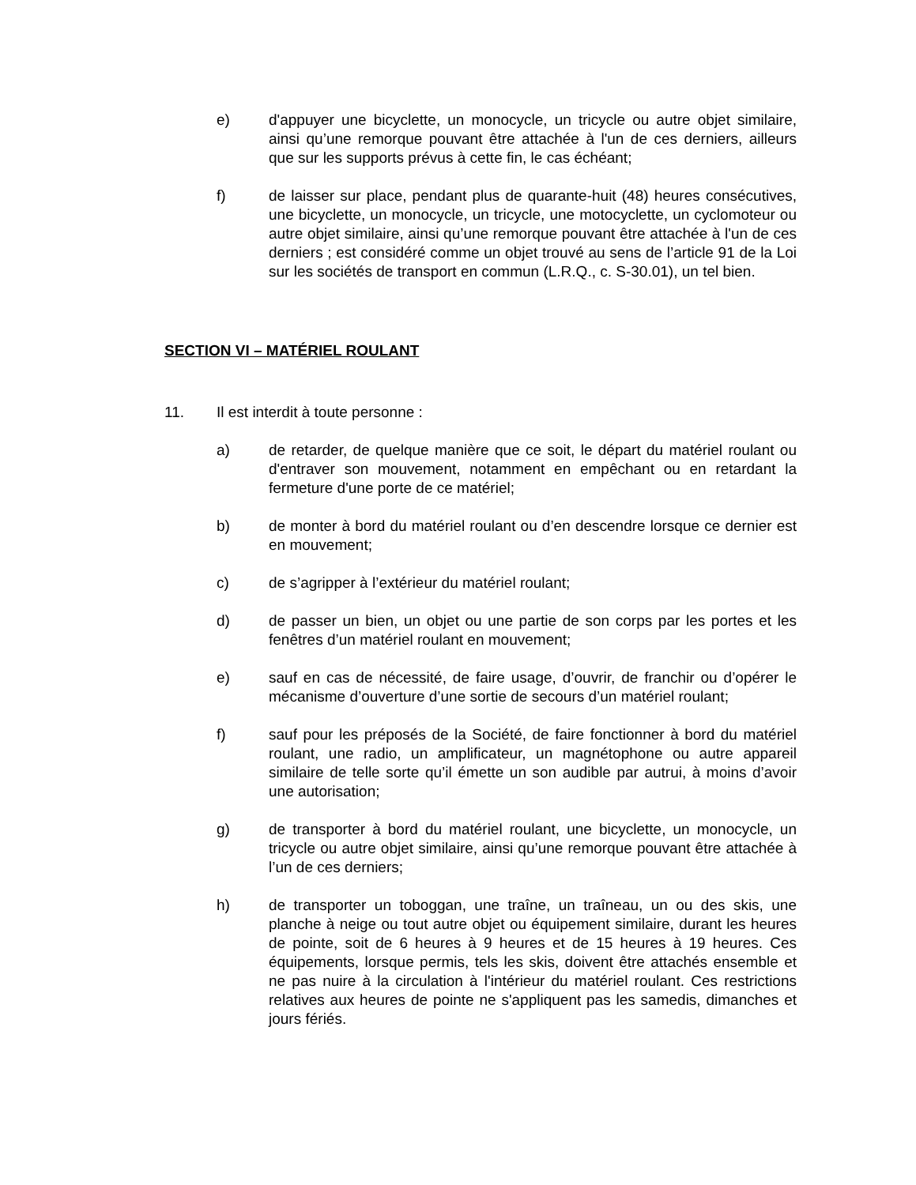e) d'appuyer une bicyclette, un monocycle, un tricycle ou autre objet similaire, ainsi qu’une remorque pouvant être attachée à l'un de ces derniers, ailleurs que sur les supports prévus à cette fin, le cas échéant;
f) de laisser sur place, pendant plus de quarante-huit (48) heures consécutives, une bicyclette, un monocycle, un tricycle, une motocyclette, un cyclomoteur ou autre objet similaire, ainsi qu’une remorque pouvant être attachée à l'un de ces derniers ; est considéré comme un objet trouvé au sens de l’article 91 de la Loi sur les sociétés de transport en commun (L.R.Q., c. S-30.01), un tel bien.
SECTION VI – MATÉRIEL ROULANT
11. Il est interdit à toute personne :
a) de retarder, de quelque manière que ce soit, le départ du matériel roulant ou d'entraver son mouvement, notamment en empêchant ou en retardant la fermeture d'une porte de ce matériel;
b) de monter à bord du matériel roulant ou d’en descendre lorsque ce dernier est en mouvement;
c) de s’agripper à l’extérieur du matériel roulant;
d) de passer un bien, un objet ou une partie de son corps par les portes et les fenêtres d’un matériel roulant en mouvement;
e) sauf en cas de nécessité, de faire usage, d’ouvrir, de franchir ou d’opérer le mécanisme d’ouverture d’une sortie de secours d’un matériel roulant;
f) sauf pour les préposés de la Société, de faire fonctionner à bord du matériel roulant, une radio, un amplificateur, un magnétophone ou autre appareil similaire de telle sorte qu’il émette un son audible par autrui, à moins d’avoir une autorisation;
g) de transporter à bord du matériel roulant, une bicyclette, un monocycle, un tricycle ou autre objet similaire, ainsi qu’une remorque pouvant être attachée à l’un de ces derniers;
h) de transporter un toboggan, une traîne, un traîneau, un ou des skis, une planche à neige ou tout autre objet ou équipement similaire, durant les heures de pointe, soit de 6 heures à 9 heures et de 15 heures à 19 heures. Ces équipements, lorsque permis, tels les skis, doivent être attachés ensemble et ne pas nuire à la circulation à l'intérieur du matériel roulant. Ces restrictions relatives aux heures de pointe ne s'appliquent pas les samedis, dimanches et jours fériés.